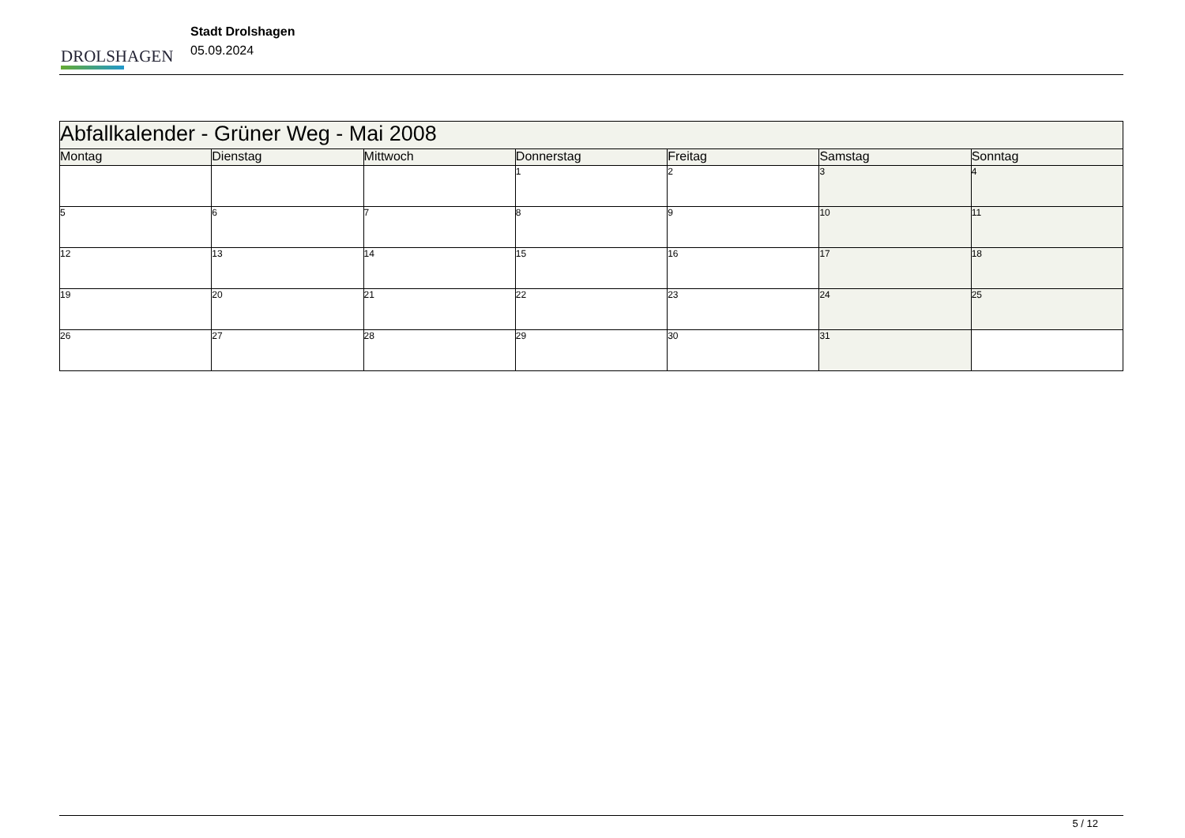DROLSHAGEN
Stadt Drolshagen
05.09.2024
| Abfallkalender - Grüner Weg - Mai 2008 | | | | | | |
| --- | --- | --- | --- | --- | --- | --- |
| Montag | Dienstag | Mittwoch | Donnerstag | Freitag | Samstag | Sonntag |
| | | | 1 | 2 | 3 | 4 |
| 5 | 6 | 7 | 8 | 9 | 10 | 11 |
| 12 | 13 | 14 | 15 | 16 | 17 | 18 |
| 19 | 20 | 21 | 22 | 23 | 24 | 25 |
| 26 | 27 | 28 | 29 | 30 | 31 | |
5 / 12